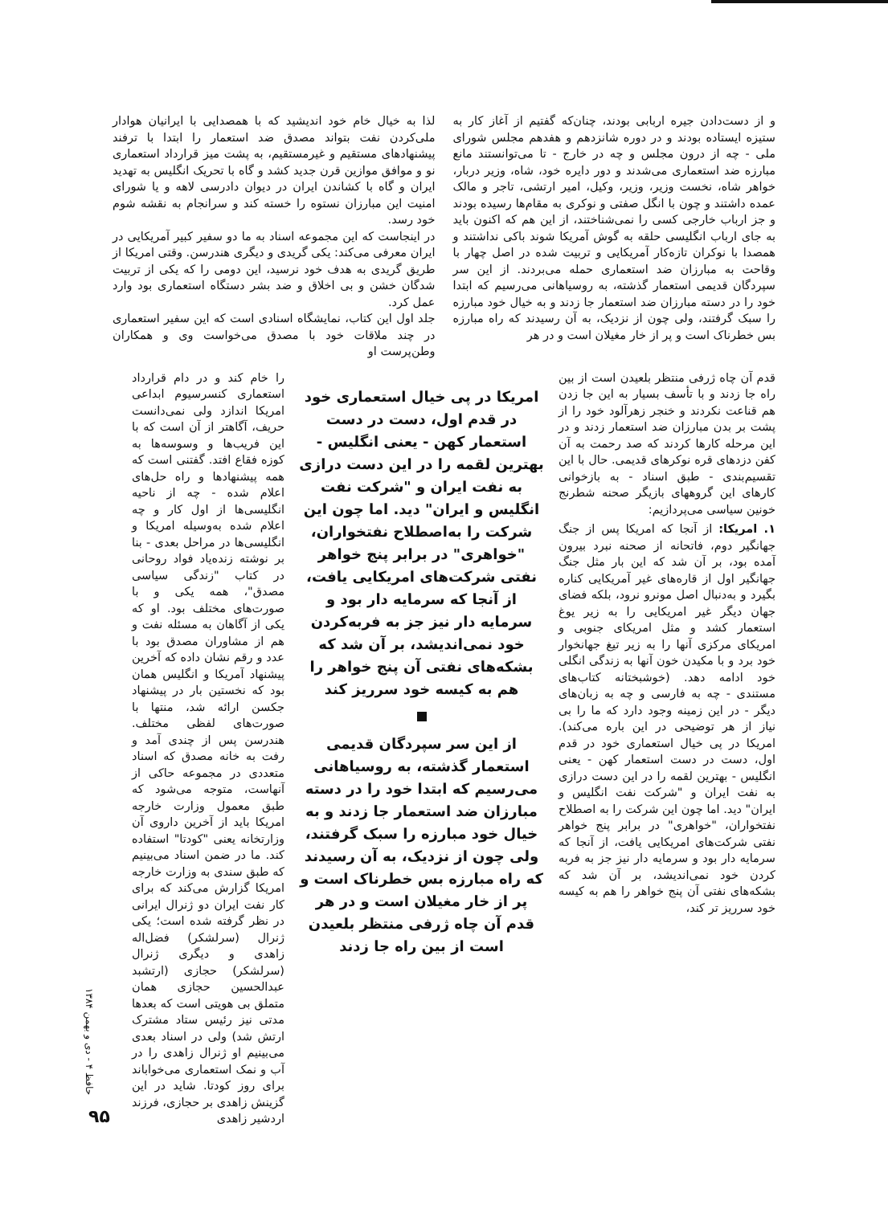و از دست‌دادن جیره اربابی بودند، چنان‌که گفتیم از آغاز کار به ستیزه ایستاده بودند و در دوره شانزدهم و هفدهم مجلس شورای ملی - چه از درون مجلس و چه در خارج - تا می‌توانستند مانع مبارزه ضد استعماری می‌شدند و دور دایره خود، شاه، وزیر دربار، خواهر شاه، نخست وزیر، وزیر، وکیل، امیر ارتشی، تاجر و مالک عمده داشتند و چون با انگل صفتی و نوکری به مقام‌ها رسیده بودند و جز ارباب خارجی کسی را نمی‌شناختند، از این هم که اکنون باید به جای ارباب انگلیسی حلقه به گوش آمریکا شوند باکی نداشتند و همصدا با نوکران تازه‌کار آمریکایی و تربیت شده در اصل چهار با وقاحت به مبارزان ضد استعماری حمله می‌بردند. از این سر سپردگان قدیمی استعمار گذشته، به روسیاهانی می‌رسیم که ابتدا خود را در دسته مبارزان ضد استعمار جا زدند و به خیال خود مبارزه را سبک گرفتند، ولی چون از نزدیک، به آن رسیدند که راه مبارزه بس خطرناک است و پر از خار مغیلان است و در هر
لذا به خیال خام خود اندیشید که با همصدایی با ایرانیان هوادار ملی‌کردن نفت بتواند مصدق ضد استعمار را ابتدا با ترفند پیشنهادهای مستقیم و غیرمستقیم، به پشت میز قرارداد استعماری نو و موافق موازین قرن جدید کشد و گاه با تحریک انگلیس به تهدید ایران و گاه با کشاندن ایران در دیوان دادرسی لاهه و یا شورای امنیت این مبارزان نستوه را خسته کند و سرانجام به نقشه شوم خود رسد.
در اینجاست که این مجموعه اسناد به ما دو سفیر کبیر آمریکایی در ایران معرفی می‌کند: یکی گریدی و دیگری هندرسن. وقتی امریکا از طریق گریدی به هدف خود نرسید، این دومی را که یکی از تربیت شدگان خشن و بی اخلاق و ضد بشر دستگاه استعماری بود وارد عمل کرد.
جلد اول این کتاب، نمایشگاه اسنادی است که این سفیر استعماری در چند ملاقات خود با مصدق می‌خواست وی و همکاران وطن‌پرست او
قدم آن چاه ژرفی منتظر بلعیدن است از بین راه جا زدند و با تأسف بسیار به این جا زدن هم قناعت نکردند و خنجر زهرآلود خود را از پشت بر بدن مبارزان ضد استعمار زدند و در این مرحله کارها کردند که صد رحمت به آن کفن دزدهای قره نوکرهای قدیمی. حال با این تقسیم‌بندی - طبق اسناد - به بازخوانی کارهای این گروههای بازیگر صحنه شطرنج خونین سیاسی می‌پردازیم:
۱. امریکا: از آنجا که امریکا پس از جنگ جهانگیر دوم، فاتحانه از صحنه نبرد بیرون آمده بود، بر آن شد که این بار مثل جنگ جهانگیر اول از قاره‌های غیر آمریکایی کناره بگیرد و به‌دنبال اصل مونرو نرود، بلکه فضای جهان دیگر غیر امریکایی را به زیر یوغ استعمار کشد و مثل امریکای جنوبی و امریکای مرکزی آنها را به زیر تیغ جهانخوار خود برد و با مکیدن خون آنها به زندگی انگلی خود ادامه دهد. (خوشبختانه کتاب‌های مستندی - چه به فارسی و چه به زبان‌های دیگر - در این زمینه وجود دارد که ما را بی نیاز از هر توضیحی در این باره می‌کند). امریکا در پی خیال استعماری خود در قدم اول، دست در دست استعمار کهن - یعنی انگلیس - بهترین لقمه را در این دست درازی به نفت ایران و "شرکت نفت انگلیس و ایران" دید. اما چون این شرکت را به اصطلاح نفتخواران، "خواهری" در برابر پنج خواهر نفتی شرکت‌های امریکایی یافت، از آنجا که سرمایه دار بود و سرمایه دار نیز جز به فربه کردن خود نمی‌اندیشد، بر آن شد که بشکه‌های نفتی آن پنج خواهر را هم به کیسه خود سرریز تر کند،
امریکا در پی خیال استعماری خود در قدم اول، دست در دست استعمار کهن - یعنی انگلیس - بهترین لقمه را در این دست درازی به نفت ایران و "شرکت نفت انگلیس و ایران" دید. اما چون این شرکت را به‌اصطلاح نفتخواران، "خواهری" در برابر پنج خواهر نفتی شرکت‌های امریکایی یافت، از آنجا که سرمایه دار بود و سرمایه دار نیز جز به فربه‌کردن خود نمی‌اندیشد، بر آن شد که بشکه‌های نفتی آن پنج خواهر را هم به کیسه خود سرریز کند
از این سر سپردگان قدیمی استعمار گذشته، به روسیاهانی می‌رسیم که ابتدا خود را در دسته مبارزان ضد استعمار جا زدند و به خیال خود مبارزه را سبک گرفتند، ولی چون از نزدیک، به آن رسیدند که راه مبارزه بس خطرناک است و پر از خار مغیلان است و در هر قدم آن چاه ژرفی منتظر بلعیدن است از بین راه جا زدند
را خام کند و در دام قرارداد استعماری کنسرسیوم ابداعی امریکا اندازد ولی نمی‌دانست حریف، آگاهتر از آن است که با این فریب‌ها و وسوسه‌ها به کوزه فقاع افتد. گفتنی است که همه پیشنهادها و راه حل‌های اعلام شده - چه از ناحیه انگلیسی‌ها از اول کار و چه اعلام شده به‌وسیله امریکا و انگلیسی‌ها در مراحل بعدی - بنا بر نوشته زنده‌یاد فواد روحانی در کتاب "زندگی سیاسی مصدق"، همه یکی و با صورت‌های مختلف بود. او که یکی از آگاهان به مسئله نفت و هم از مشاوران مصدق بود با عدد و رقم نشان داده که آخرین پیشنهاد آمریکا و انگلیس همان بود که نخستین بار در پیشنهاد جکسن ارائه شد، منتها با صورت‌های لفظی مختلف. هندرسن پس از چندی آمد و رفت به خانه مصدق که اسناد متعددی در مجموعه حاکی از آنهاست، متوجه می‌شود که طبق معمول وزارت خارجه امریکا باید از آخرین داروی آن وزارتخانه یعنی "کودتا" استفاده کند. ما در ضمن اسناد می‌بینیم که طبق سندی به وزارت خارجه امریکا گزارش می‌کند که برای کار نفت ایران دو ژنرال ایرانی در نظر گرفته شده است؛ یکی ژنرال (سرلشکر) فضل‌اله زاهدی و دیگری ژنرال (سرلشکر) حجازی (ارتشبد عبدالحسین حجازی همان متملق بی هویتی است که بعدها مدتی نیز رئیس ستاد مشترک ارتش شد) ولی در اسناد بعدی می‌بینیم او ژنرال زاهدی را در آب و نمک استعماری می‌خواباند برای روز کودتا. شاید در این گزینش زاهدی بر حجازی، فرزند اردشیر زاهدی
حافظ ۴ - دی و بهمن ۱۳۸۴
۹۵